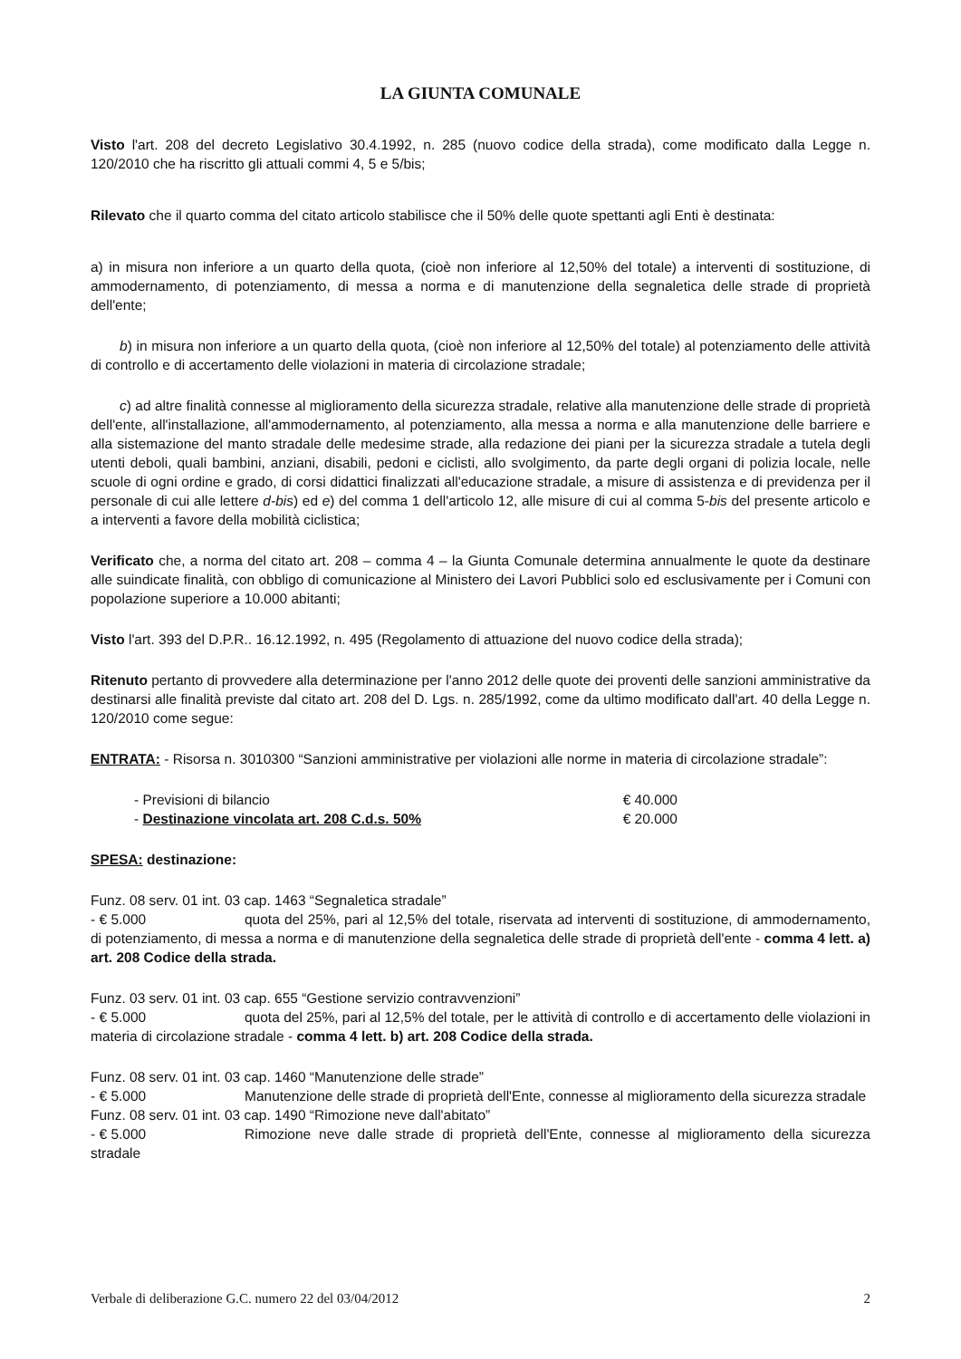LA GIUNTA COMUNALE
Visto l'art. 208 del decreto Legislativo 30.4.1992, n. 285 (nuovo codice della strada), come modificato dalla Legge n. 120/2010 che ha riscritto gli attuali commi 4, 5 e 5/bis;
Rilevato che il quarto comma del citato articolo stabilisce che il 50% delle quote spettanti agli Enti è destinata:
a) in misura non inferiore a un quarto della quota, (cioè non inferiore al 12,50% del totale) a interventi di sostituzione, di ammodernamento, di potenziamento, di messa a norma e di manutenzione della segnaletica delle strade di proprietà dell'ente;
b) in misura non inferiore a un quarto della quota, (cioè non inferiore al 12,50% del totale) al potenziamento delle attività di controllo e di accertamento delle violazioni in materia di circolazione stradale;
c) ad altre finalità connesse al miglioramento della sicurezza stradale, relative alla manutenzione delle strade di proprietà dell'ente, all'installazione, all'ammodernamento, al potenziamento, alla messa a norma e alla manutenzione delle barriere e alla sistemazione del manto stradale delle medesime strade, alla redazione dei piani per la sicurezza stradale a tutela degli utenti deboli, quali bambini, anziani, disabili, pedoni e ciclisti, allo svolgimento, da parte degli organi di polizia locale, nelle scuole di ogni ordine e grado, di corsi didattici finalizzati all'educazione stradale, a misure di assistenza e di previdenza per il personale di cui alle lettere d-bis) ed e) del comma 1 dell'articolo 12, alle misure di cui al comma 5-bis del presente articolo e a interventi a favore della mobilità ciclistica;
Verificato che, a norma del citato art. 208 – comma 4 – la Giunta Comunale determina annualmente le quote da destinare alle suindicate finalità, con obbligo di comunicazione al Ministero dei Lavori Pubblici solo ed esclusivamente per i Comuni con popolazione superiore a 10.000 abitanti;
Visto l'art. 393 del D.P.R.. 16.12.1992, n. 495 (Regolamento di attuazione del nuovo codice della strada);
Ritenuto pertanto di provvedere alla determinazione per l'anno 2012 delle quote dei proventi delle sanzioni amministrative da destinarsi alle finalità previste dal citato art. 208 del D. Lgs. n. 285/1992, come da ultimo modificato dall'art. 40 della Legge n. 120/2010 come segue:
ENTRATA: - Risorsa n. 3010300 “Sanzioni amministrative per violazioni alle norme in materia di circolazione stradale”:
- Previsioni di bilancio € 40.000
- Destinazione vincolata art. 208 C.d.s. 50% € 20.000
SPESA: destinazione:
Funz. 08 serv. 01 int. 03 cap. 1463 “Segnaletica stradale”
- € 5.000 quota del 25%, pari al 12,5% del totale, riservata ad interventi di sostituzione, di ammodernamento, di potenziamento, di messa a norma e di manutenzione della segnaletica delle strade di proprietà dell'ente - comma 4 lett. a) art. 208 Codice della strada.
Funz. 03 serv. 01 int. 03 cap. 655 “Gestione servizio contravvenzioni”
- € 5.000 quota del 25%, pari al 12,5% del totale, per le attività di controllo e di accertamento delle violazioni in materia di circolazione stradale - comma 4 lett. b) art. 208 Codice della strada.
Funz. 08 serv. 01 int. 03 cap. 1460 “Manutenzione delle strade”
- € 5.000 Manutenzione delle strade di proprietà dell'Ente, connesse al miglioramento della sicurezza stradale
Funz. 08 serv. 01 int. 03 cap. 1490 “Rimozione neve dall'abitato”
- € 5.000 Rimozione neve dalle strade di proprietà dell'Ente, connesse al miglioramento della sicurezza stradale
Verbale di deliberazione G.C. numero 22 del 03/04/2012 2